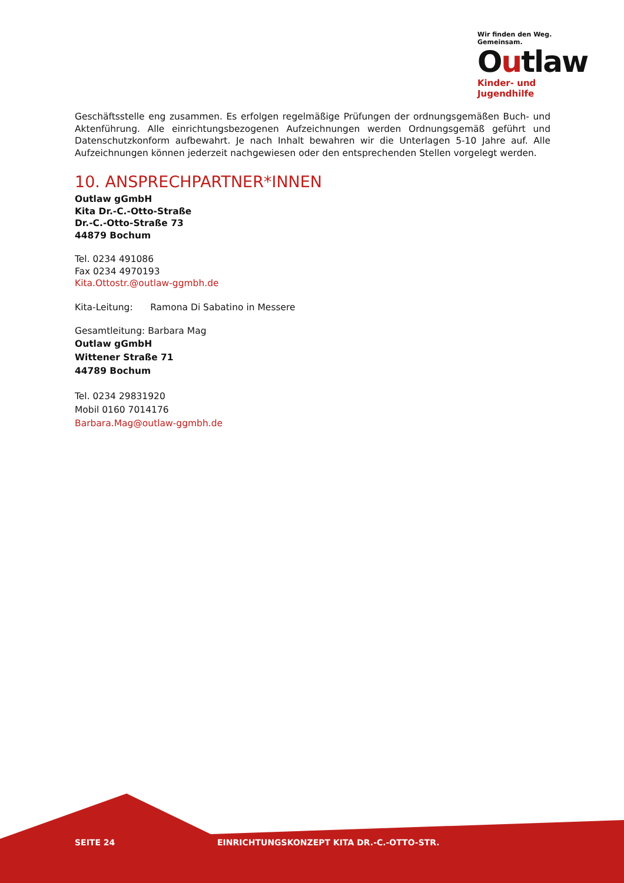Wir finden den Weg. Gemeinsam.
Outlaw
Kinder- und Jugendhilfe
Geschäftsstelle eng zusammen. Es erfolgen regelmäßige Prüfungen der ordnungsgemäßen Buch- und Aktenführung. Alle einrichtungsbezogenen Aufzeichnungen werden Ordnungsgemäß geführt und Datenschutzkonform aufbewahrt. Je nach Inhalt bewahren wir die Unterlagen 5-10 Jahre auf. Alle Aufzeichnungen können jederzeit nachgewiesen oder den entsprechenden Stellen vorgelegt werden.
10. ANSPRECHPARTNER*INNEN
Outlaw gGmbH
Kita Dr.-C.-Otto-Straße
Dr.-C.-Otto-Straße 73
44879 Bochum
Tel. 0234 491086
Fax 0234 4970193
Kita.Ottostr.@outlaw-ggmbh.de
Kita-Leitung: Ramona Di Sabatino in Messere
Gesamtleitung: Barbara Mag
Outlaw gGmbH
Wittener Straße 71
44789 Bochum
Tel. 0234 29831920
Mobil 0160 7014176
Barbara.Mag@outlaw-ggmbh.de
SEITE 24 EINRICHTUNGSKONZEPT KITA DR.-C.-OTTO-STR.